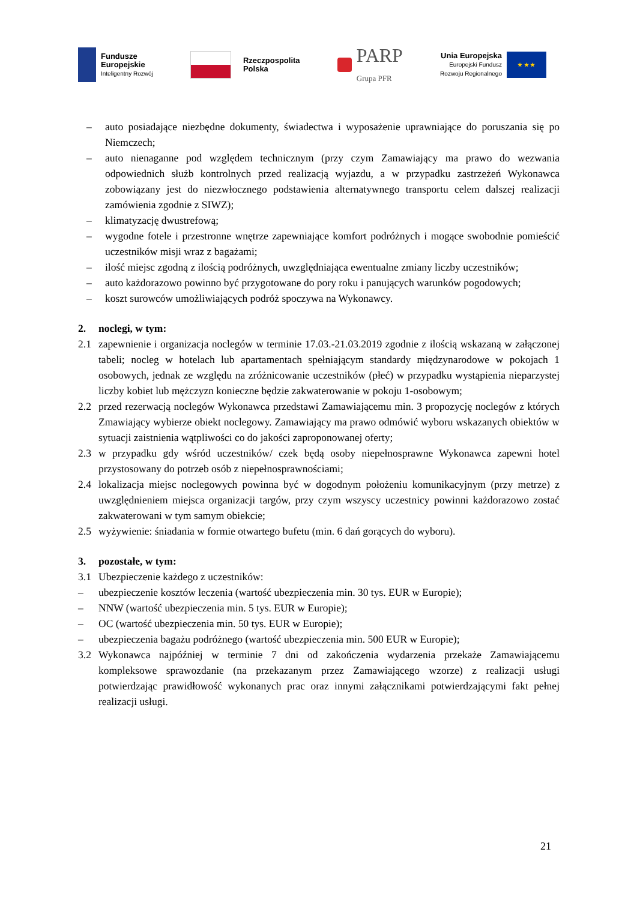Fundusze
Europejskie
Inteligentny Rozwój
Rzeczpospolita
Polska
PARP
Grupa PFR
Unia Europejska
Europejski Fundusz
Rozwoju Regionalnego
★ ★ ★
– auto posiadające niezbędne dokumenty, świadectwa i wyposażenie uprawniające do poruszania się po Niemczech;
– auto nienaganne pod względem technicznym (przy czym Zamawiający ma prawo do wezwania odpowiednich służb kontrolnych przed realizacją wyjazdu, a w przypadku zastrzeżeń Wykonawca zobowiązany jest do niezwłocznego podstawienia alternatywnego transportu celem dalszej realizacji zamówienia zgodnie z SIWZ);
– klimatyzację dwustrefową;
– wygodne fotele i przestronne wnętrze zapewniające komfort podróżnych i mogące swobodnie pomieścić uczestników misji wraz z bagażami;
– ilość miejsc zgodną z ilością podróżnych, uwzględniająca ewentualne zmiany liczby uczestników;
– auto każdorazowo powinno być przygotowane do pory roku i panujących warunków pogodowych;
– koszt surowców umożliwiających podróż spoczywa na Wykonawcy.
2. noclegi, w tym:
2.1 zapewnienie i organizacja noclegów w terminie 17.03.-21.03.2019 zgodnie z ilością wskazaną w załączonej tabeli; nocleg w hotelach lub apartamentach spełniającym standardy międzynarodowe w pokojach 1 osobowych, jednak ze względu na zróżnicowanie uczestników (płeć) w przypadku wystąpienia nieparzystej liczby kobiet lub mężczyzn konieczne będzie zakwaterowanie w pokoju 1-osobowym;
2.2 przed rezerwacją noclegów Wykonawca przedstawi Zamawiającemu min. 3 propozycję noclegów z których Zmawiający wybierze obiekt noclegowy. Zamawiający ma prawo odmówić wyboru wskazanych obiektów w sytuacji zaistnienia wątpliwości co do jakości zaproponowanej oferty;
2.3 w przypadku gdy wśród uczestników/ czek będą osoby niepełnosprawne Wykonawca zapewni hotel przystosowany do potrzeb osób z niepełnosprawnościami;
2.4 lokalizacja miejsc noclegowych powinna być w dogodnym położeniu komunikacyjnym (przy metrze) z uwzględnieniem miejsca organizacji targów, przy czym wszyscy uczestnicy powinni każdorazowo zostać zakwaterowani w tym samym obiekcie;
2.5 wyżywienie: śniadania w formie otwartego bufetu (min. 6 dań gorących do wyboru).
3. pozostałe, w tym:
3.1 Ubezpieczenie każdego z uczestników:
– ubezpieczenie kosztów leczenia (wartość ubezpieczenia min. 30 tys. EUR w Europie);
– NNW (wartość ubezpieczenia min. 5 tys. EUR w Europie);
– OC (wartość ubezpieczenia min. 50 tys. EUR w Europie);
– ubezpieczenia bagażu podróżnego (wartość ubezpieczenia min. 500 EUR w Europie);
3.2 Wykonawca najpóźniej w terminie 7 dni od zakończenia wydarzenia przekaże Zamawiającemu kompleksowe sprawozdanie (na przekazanym przez Zamawiającego wzorze) z realizacji usługi potwierdzając prawidłowość wykonanych prac oraz innymi załącznikami potwierdzającymi fakt pełnej realizacji usługi.
21